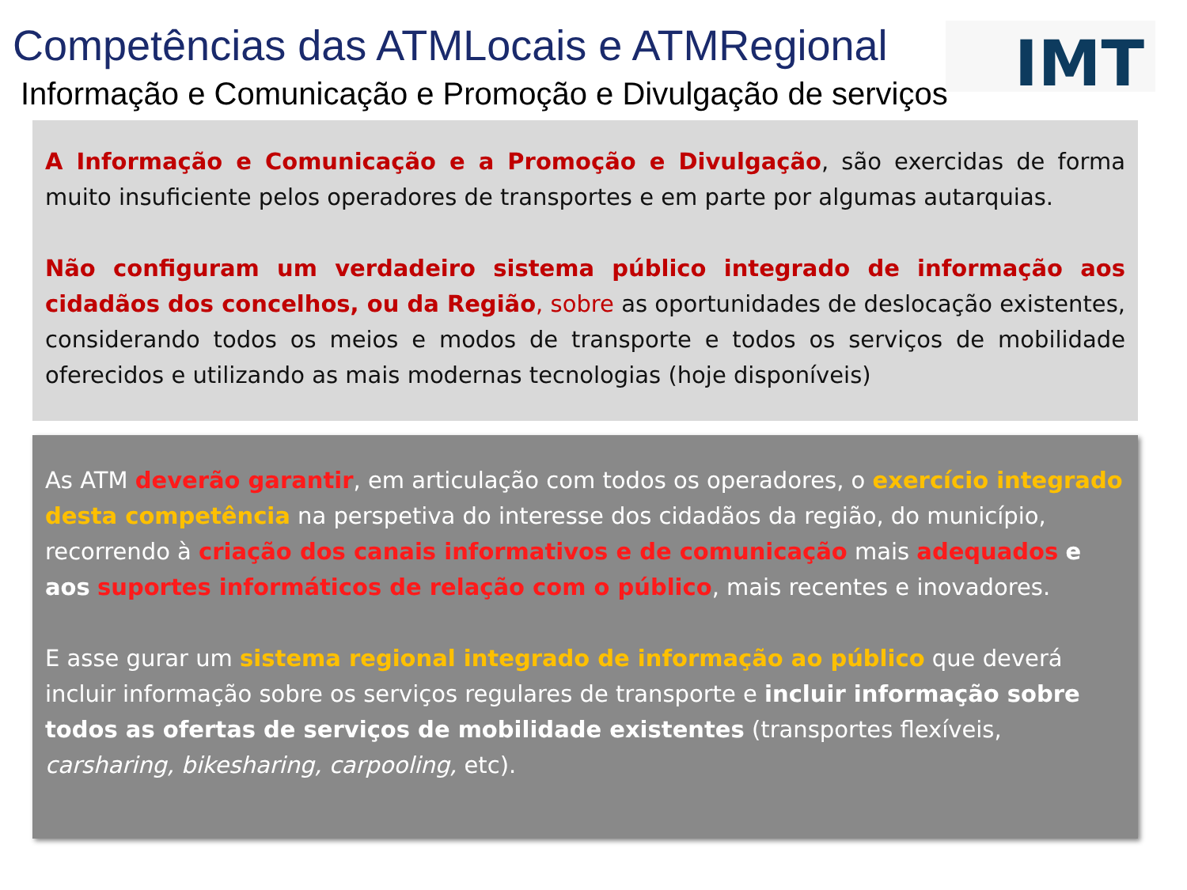Competências das ATMLocais e ATMRegional
IMT
Informação e Comunicação e Promoção e Divulgação de serviços
A Informação e Comunicação e a Promoção e Divulgação, são exercidas de forma muito insuficiente pelos operadores de transportes e em parte por algumas autarquias.
Não configuram um verdadeiro sistema público integrado de informação aos cidadãos dos concelhos, ou da Região, sobre as oportunidades de deslocação existentes, considerando todos os meios e modos de transporte e todos os serviços de mobilidade oferecidos e utilizando as mais modernas tecnologias (hoje disponíveis)
As ATM deverão garantir, em articulação com todos os operadores, o exercício integrado desta competência na perspetiva do interesse dos cidadãos da região, do município, recorrendo à criação dos canais informativos e de comunicação mais adequados e aos suportes informáticos de relação com o público, mais recentes e inovadores.
E asse gurar um sistema regional integrado de informação ao público que deverá incluir informação sobre os serviços regulares de transporte e incluir informação sobre todos as ofertas de serviços de mobilidade existentes (transportes flexíveis, carsharing, bikesharing, carpooling, etc).